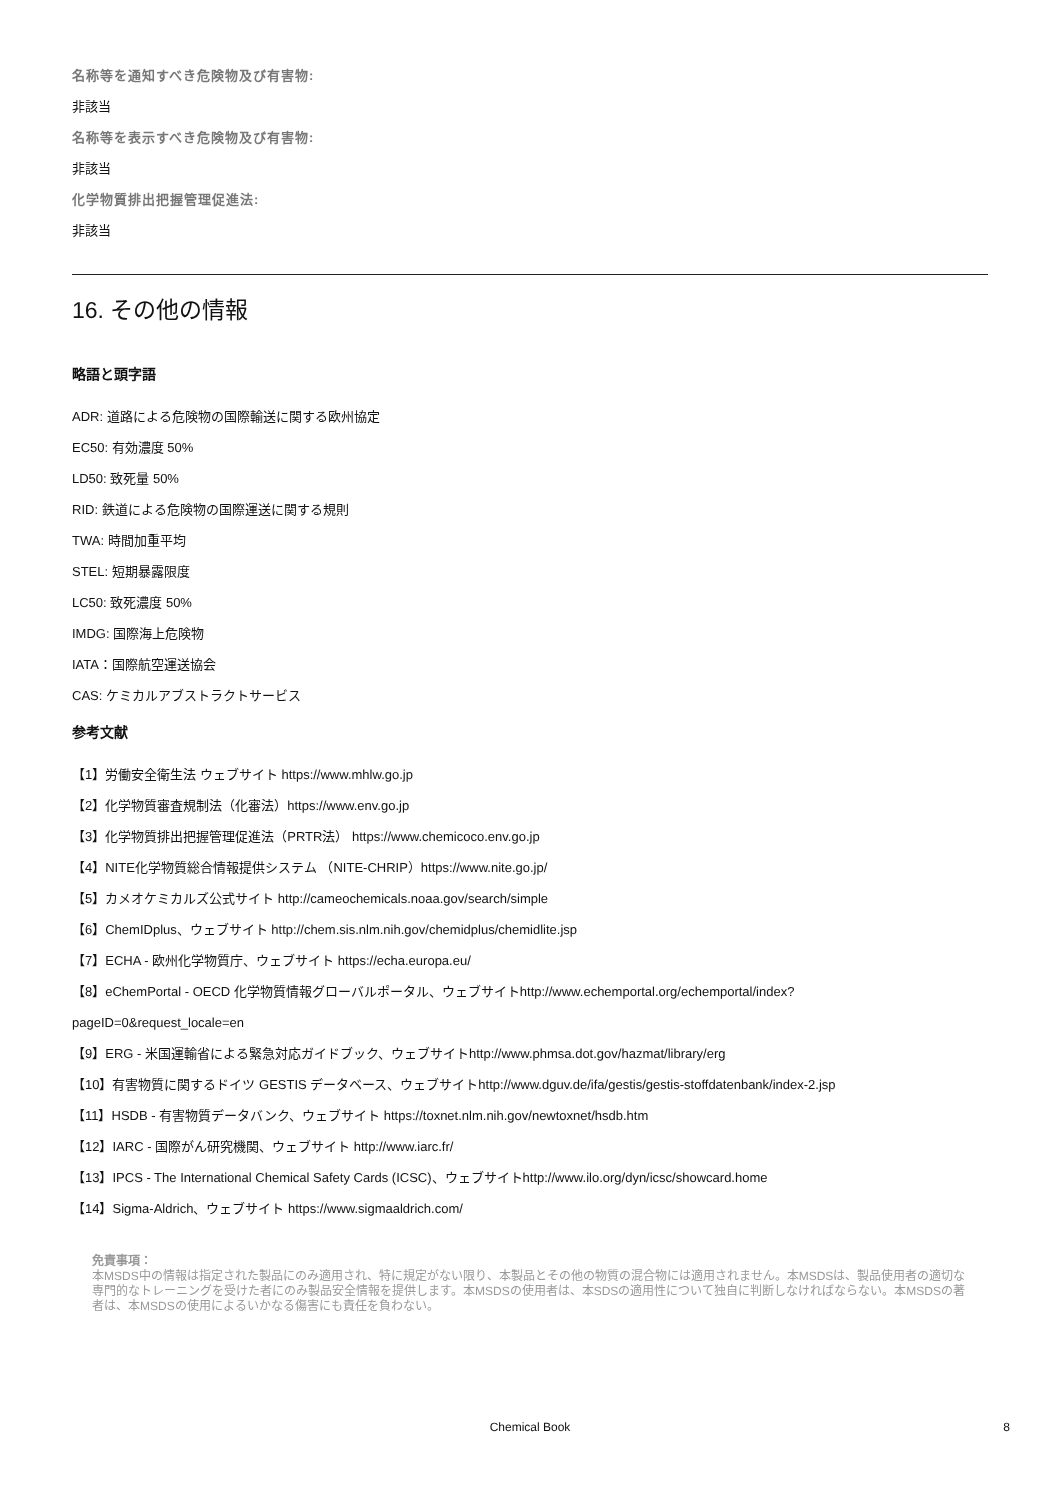名称等を通知すべき危険物及び有害物:
非該当
名称等を表示すべき危険物及び有害物:
非該当
化学物質排出把握管理促進法:
非該当
16. その他の情報
略語と頭字語
ADR: 道路による危険物の国際輸送に関する欧州協定
EC50: 有効濃度 50%
LD50: 致死量 50%
RID: 鉄道による危険物の国際運送に関する規則
TWA: 時間加重平均
STEL: 短期暴露限度
LC50: 致死濃度 50%
IMDG: 国際海上危険物
IATA：国際航空運送協会
CAS: ケミカルアブストラクトサービス
参考文献
【1】労働安全衛生法 ウェブサイト https://www.mhlw.go.jp
【2】化学物質審査規制法（化審法）https://www.env.go.jp
【3】化学物質排出把握管理促進法（PRTR法） https://www.chemicoco.env.go.jp
【4】NITE化学物質総合情報提供システム （NITE-CHRIP）https://www.nite.go.jp/
【5】カメオケミカルズ公式サイト http://cameochemicals.noaa.gov/search/simple
【6】ChemIDplus、ウェブサイト http://chem.sis.nlm.nih.gov/chemidplus/chemidlite.jsp
【7】ECHA - 欧州化学物質庁、ウェブサイト https://echa.europa.eu/
【8】eChemPortal - OECD 化学物質情報グローバルポータル、ウェブサイトhttp://www.echemportal.org/echemportal/index?
pageID=0&request_locale=en
【9】ERG - 米国運輸省による緊急対応ガイドブック、ウェブサイトhttp://www.phmsa.dot.gov/hazmat/library/erg
【10】有害物質に関するドイツ GESTIS データベース、ウェブサイトhttp://www.dguv.de/ifa/gestis/gestis-stoffdatenbank/index-2.jsp
【11】HSDB - 有害物質データバンク、ウェブサイト https://toxnet.nlm.nih.gov/newtoxnet/hsdb.htm
【12】IARC - 国際がん研究機関、ウェブサイト http://www.iarc.fr/
【13】IPCS - The International Chemical Safety Cards (ICSC)、ウェブサイトhttp://www.ilo.org/dyn/icsc/showcard.home
【14】Sigma-Aldrich、ウェブサイト https://www.sigmaaldrich.com/
免責事項：
本MSDS中の情報は指定された製品にのみ適用され、特に規定がない限り、本製品とその他の物質の混合物には適用されません。本MSDSは、製品使用者の適切な専門的なトレーニングを受けた者にのみ製品安全情報を提供します。本MSDSの使用者は、本SDSの適用性について独自に判断しなければならない。本MSDSの著者は、本MSDSの使用によるいかなる傷害にも責任を負わない。
Chemical Book 8